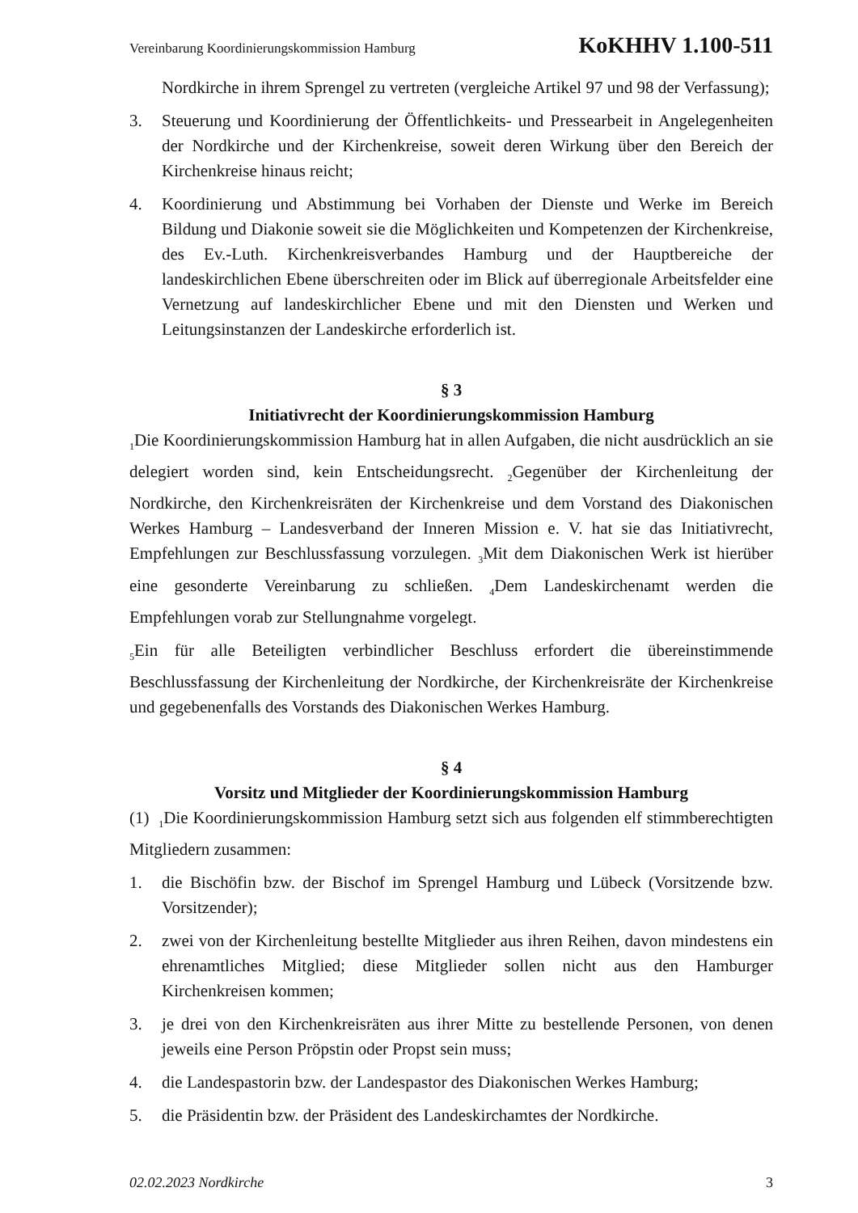Vereinbarung Koordinierungskommission Hamburg KoKHHV 1.100-511
Nordkirche in ihrem Sprengel zu vertreten (vergleiche Artikel 97 und 98 der Verfassung);
3. Steuerung und Koordinierung der Öffentlichkeits- und Pressearbeit in Angelegenheiten der Nordkirche und der Kirchenkreise, soweit deren Wirkung über den Bereich der Kirchenkreise hinaus reicht;
4. Koordinierung und Abstimmung bei Vorhaben der Dienste und Werke im Bereich Bildung und Diakonie soweit sie die Möglichkeiten und Kompetenzen der Kirchenkreise, des Ev.-Luth. Kirchenkreisverbandes Hamburg und der Hauptbereiche der landeskirchlichen Ebene überschreiten oder im Blick auf überregionale Arbeitsfelder eine Vernetzung auf landeskirchlicher Ebene und mit den Diensten und Werken und Leitungsinstanzen der Landeskirche erforderlich ist.
§ 3
Initiativrecht der Koordinierungskommission Hamburg
<sub>1</sub>Die Koordinierungskommission Hamburg hat in allen Aufgaben, die nicht ausdrücklich an sie delegiert worden sind, kein Entscheidungsrecht. <sub>2</sub>Gegenüber der Kirchenleitung der Nordkirche, den Kirchenkreisräten der Kirchenkreise und dem Vorstand des Diakonischen Werkes Hamburg – Landesverband der Inneren Mission e. V. hat sie das Initiativrecht, Empfehlungen zur Beschlussfassung vorzulegen. <sub>3</sub>Mit dem Diakonischen Werk ist hierüber eine gesonderte Vereinbarung zu schließen. <sub>4</sub>Dem Landeskirchenamt werden die Empfehlungen vorab zur Stellungnahme vorgelegt.
<sub>5</sub>Ein für alle Beteiligten verbindlicher Beschluss erfordert die übereinstimmende Beschlussfassung der Kirchenleitung der Nordkirche, der Kirchenkreisräte der Kirchenkreise und gegebenenfalls des Vorstands des Diakonischen Werkes Hamburg.
§ 4
Vorsitz und Mitglieder der Koordinierungskommission Hamburg
(1) <sub>1</sub>Die Koordinierungskommission Hamburg setzt sich aus folgenden elf stimmberechtigten Mitgliedern zusammen:
1. die Bischöfin bzw. der Bischof im Sprengel Hamburg und Lübeck (Vorsitzende bzw. Vorsitzender);
2. zwei von der Kirchenleitung bestellte Mitglieder aus ihren Reihen, davon mindestens ein ehrenamtliches Mitglied; diese Mitglieder sollen nicht aus den Hamburger Kirchenkreisen kommen;
3. je drei von den Kirchenkreisräten aus ihrer Mitte zu bestellende Personen, von denen jeweils eine Person Pröpstin oder Propst sein muss;
4. die Landespastorin bzw. der Landespastor des Diakonischen Werkes Hamburg;
5. die Präsidentin bzw. der Präsident des Landeskirchamtes der Nordkirche.
02.02.2023 Nordkirche 3